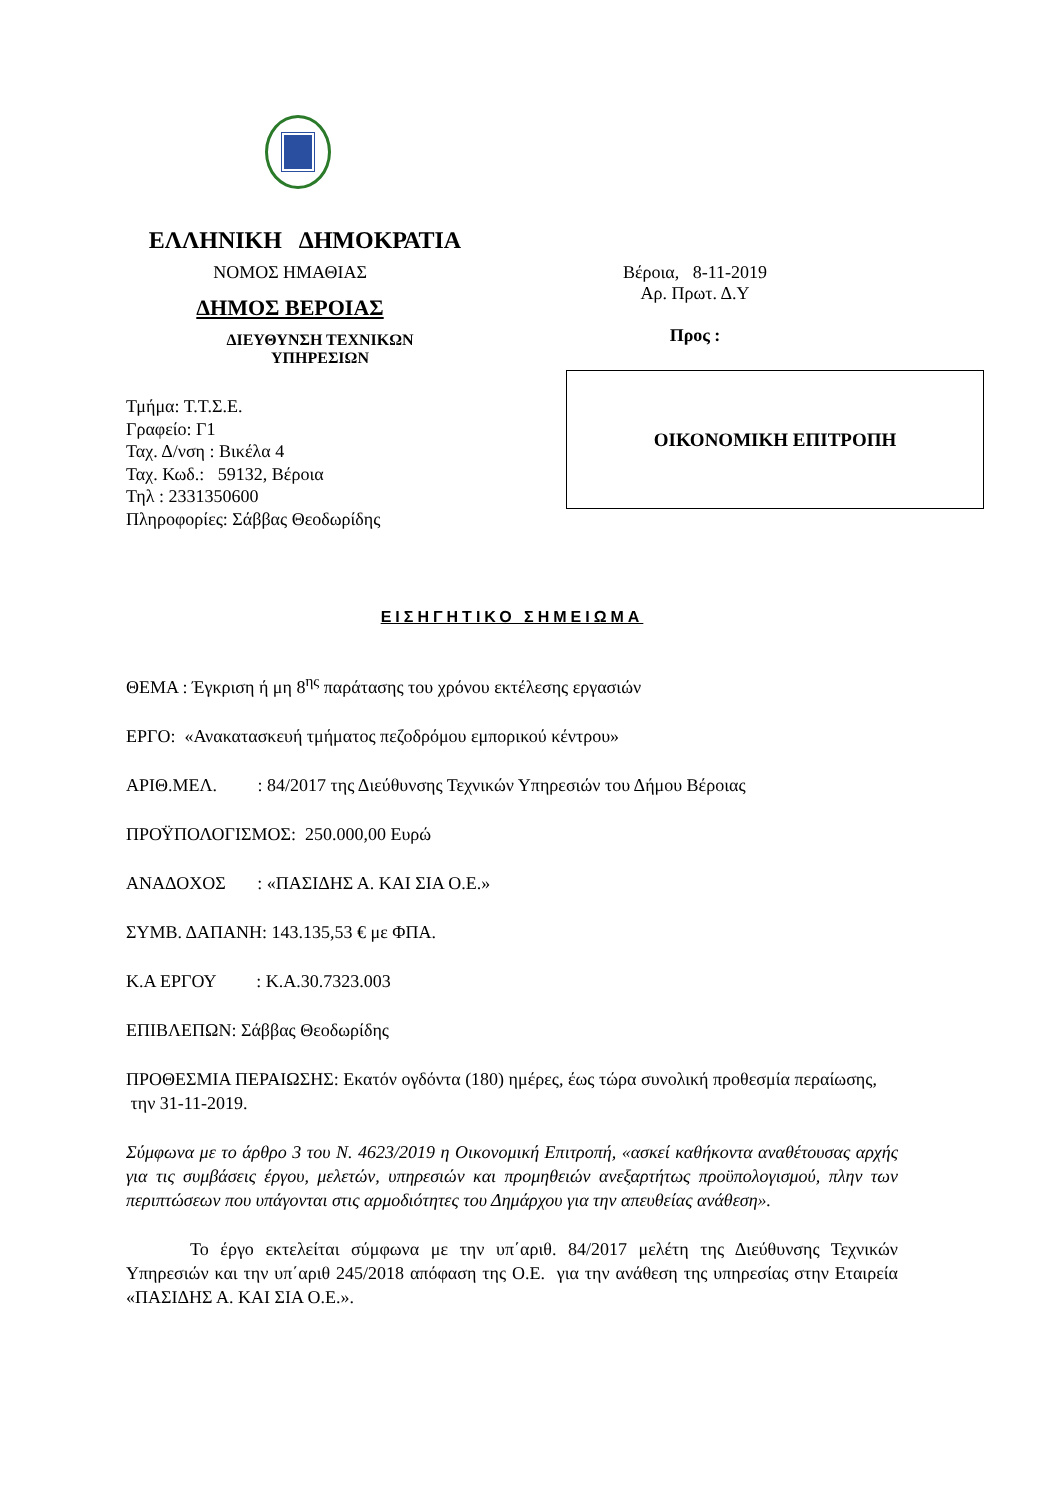ΕΛΛΗΝΙΚΗ ΔΗΜΟΚΡΑΤΙΑ
ΝΟΜΟΣ ΗΜΑΘΙΑΣ
ΔΗΜΟΣ ΒΕΡΟΙΑΣ
ΔΙΕΥΘΥΝΣΗ ΤΕΧΝΙΚΩΝ
ΥΠΗΡΕΣΙΩΝ
Βέροια, 8-11-2019
Αρ. Πρωτ. Δ.Υ
Προς :
ΟΙΚΟΝΟΜΙΚΗ ΕΠΙΤΡΟΠΗ
Τμήμα: Τ.Τ.Σ.Ε.
Γραφείο: Γ1
Ταχ. Δ/νση : Βικέλα 4
Ταχ. Κωδ.: 59132, Βέροια
Τηλ : 2331350600
Πληροφορίες: Σάββας Θεοδωρίδης
ΕΙΣΗΓΗΤΙΚΟ ΣΗΜΕΙΩΜΑ
ΘΕΜΑ : Έγκριση ή μη 8<sup>ης</sup> παράτασης του χρόνου εκτέλεσης εργασιών
ΕΡΓΟ: «Ανακατασκευή τμήματος πεζοδρόμου εμπορικού κέντρου»
ΑΡΙΘ.ΜΕΛ. : 84/2017 της Διεύθυνσης Τεχνικών Υπηρεσιών του Δήμου Βέροιας
ΠΡΟΫΠΟΛΟΓΙΣΜΟΣ: 250.000,00 Ευρώ
ΑΝΑΔΟΧΟΣ : «ΠΑΣΙΔΗΣ Α. ΚΑΙ ΣΙΑ Ο.Ε.»
ΣΥΜΒ. ΔΑΠΑΝΗ: 143.135,53 € με ΦΠΑ.
Κ.Α ΕΡΓΟΥ : Κ.Α.30.7323.003
ΕΠΙΒΛΕΠΩΝ: Σάββας Θεοδωρίδης
ΠΡΟΘΕΣΜΙΑ ΠΕΡΑΙΩΣΗΣ: Εκατόν ογδόντα (180) ημέρες, έως τώρα συνολική προθεσμία περαίωσης, την 31-11-2019.
Σύμφωνα με το άρθρο 3 του Ν. 4623/2019 η Οικονομική Επιτροπή, «ασκεί καθήκοντα αναθέτουσας αρχής για τις συμβάσεις έργου, μελετών, υπηρεσιών και προμηθειών ανεξαρτήτως προϋπολογισμού, πλην των περιπτώσεων που υπάγονται στις αρμοδιότητες του Δημάρχου για την απευθείας ανάθεση».
Το έργο εκτελείται σύμφωνα με την υπ΄αριθ. 84/2017 μελέτη της Διεύθυνσης Τεχνικών Υπηρεσιών και την υπ΄αριθ 245/2018 απόφαση της Ο.Ε. για την ανάθεση της υπηρεσίας στην Εταιρεία «ΠΑΣΙΔΗΣ Α. ΚΑΙ ΣΙΑ Ο.Ε.».